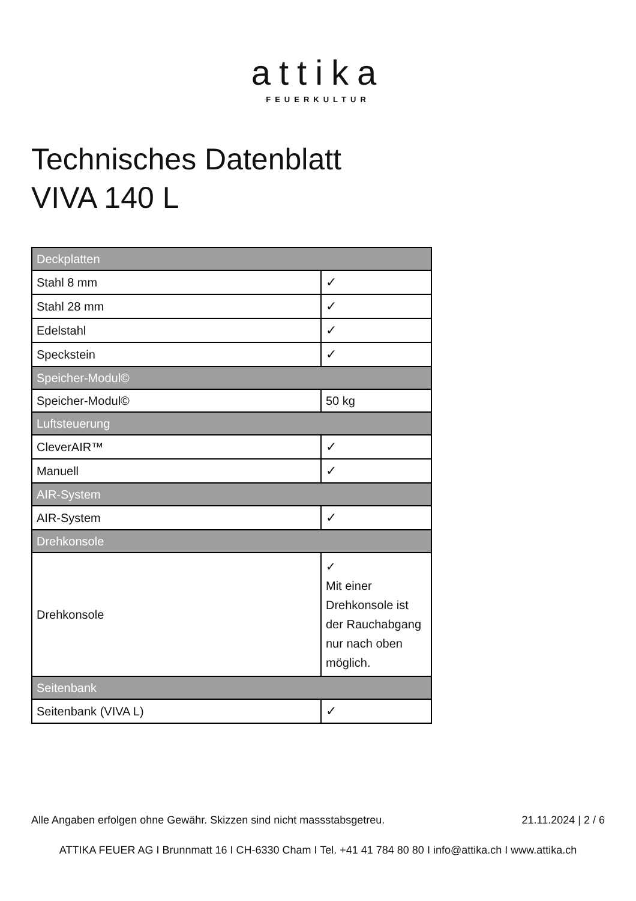attika
FEUERKULTUR
Technisches Datenblatt
VIVA 140 L
| Deckplatten | |
| --- | --- |
| Stahl 8 mm | ✓ |
| Stahl 28 mm | ✓ |
| Edelstahl | ✓ |
| Speckstein | ✓ |
| Speicher-Modul© | |
| Speicher-Modul© | 50 kg |
| Luftsteuerung | |
| CleverAIR™ | ✓ |
| Manuell | ✓ |
| AIR-System | |
| AIR-System | ✓ |
| Drehkonsole | |
| Drehkonsole | ✓ Mit einer Drehkonsole ist der Rauchabgang nur nach oben möglich. |
| Seitenbank | |
| Seitenbank (VIVA L) | ✓ |
Alle Angaben erfolgen ohne Gewähr. Skizzen sind nicht massstabsgetreu. 21.11.2024 | 2 / 6
ATTIKA FEUER AG I Brunnmatt 16 I CH-6330 Cham I Tel. +41 41 784 80 80 I info@attika.ch I www.attika.ch